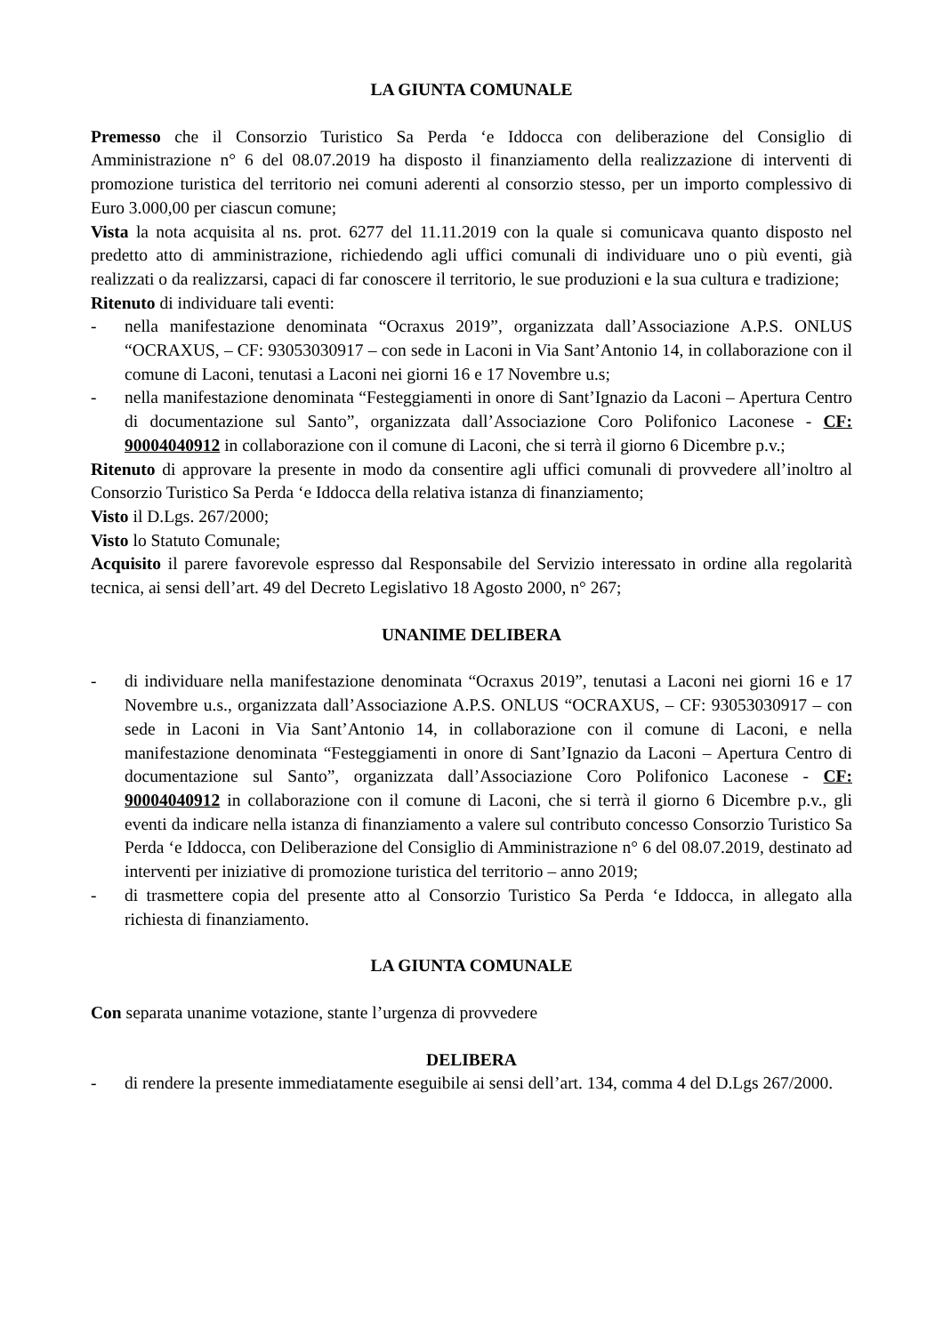LA GIUNTA COMUNALE
Premesso che il Consorzio Turistico Sa Perda ‘e Iddocca con deliberazione del Consiglio di Amministrazione n° 6 del 08.07.2019 ha disposto il finanziamento della realizzazione di interventi di promozione turistica del territorio nei comuni aderenti al consorzio stesso, per un importo complessivo di Euro 3.000,00 per ciascun comune;
Vista la nota acquisita al ns. prot. 6277 del 11.11.2019 con la quale si comunicava quanto disposto nel predetto atto di amministrazione, richiedendo agli uffici comunali di individuare uno o più eventi, già realizzati o da realizzarsi, capaci di far conoscere il territorio, le sue produzioni e la sua cultura e tradizione;
Ritenuto di individuare tali eventi:
- nella manifestazione denominata “Ocraxus 2019”, organizzata dall’Associazione A.P.S. ONLUS “OCRAXUS, – CF: 93053030917 – con sede in Laconi in Via Sant’Antonio 14, in collaborazione con il comune di Laconi, tenutasi a Laconi nei giorni 16 e 17 Novembre u.s;
- nella manifestazione denominata “Festeggiamenti in onore di Sant’Ignazio da Laconi – Apertura Centro di documentazione sul Santo”, organizzata dall’Associazione Coro Polifonico Laconese - CF: 90004040912 in collaborazione con il comune di Laconi, che si terrà il giorno 6 Dicembre p.v.;
Ritenuto di approvare la presente in modo da consentire agli uffici comunali di provvedere all’inoltro al Consorzio Turistico Sa Perda ‘e Iddocca della relativa istanza di finanziamento;
Visto il D.Lgs. 267/2000;
Visto lo Statuto Comunale;
Acquisito il parere favorevole espresso dal Responsabile del Servizio interessato in ordine alla regolarità tecnica, ai sensi dell’art. 49 del Decreto Legislativo 18 Agosto 2000, n° 267;
UNANIME DELIBERA
- di individuare nella manifestazione denominata “Ocraxus 2019”, tenutasi a Laconi nei giorni 16 e 17 Novembre u.s., organizzata dall’Associazione A.P.S. ONLUS “OCRAXUS, – CF: 93053030917 – con sede in Laconi in Via Sant’Antonio 14, in collaborazione con il comune di Laconi, e nella manifestazione denominata “Festeggiamenti in onore di Sant’Ignazio da Laconi – Apertura Centro di documentazione sul Santo”, organizzata dall’Associazione Coro Polifonico Laconese - CF: 90004040912 in collaborazione con il comune di Laconi, che si terrà il giorno 6 Dicembre p.v., gli eventi da indicare nella istanza di finanziamento a valere sul contributo concesso Consorzio Turistico Sa Perda ‘e Iddocca, con Deliberazione del Consiglio di Amministrazione n° 6 del 08.07.2019, destinato ad interventi per iniziative di promozione turistica del territorio – anno 2019;
- di trasmettere copia del presente atto al Consorzio Turistico Sa Perda ‘e Iddocca, in allegato alla richiesta di finanziamento.
LA GIUNTA COMUNALE
Con separata unanime votazione, stante l’urgenza di provvedere
DELIBERA
- di rendere la presente immediatamente eseguibile ai sensi dell’art. 134, comma 4 del D.Lgs 267/2000.